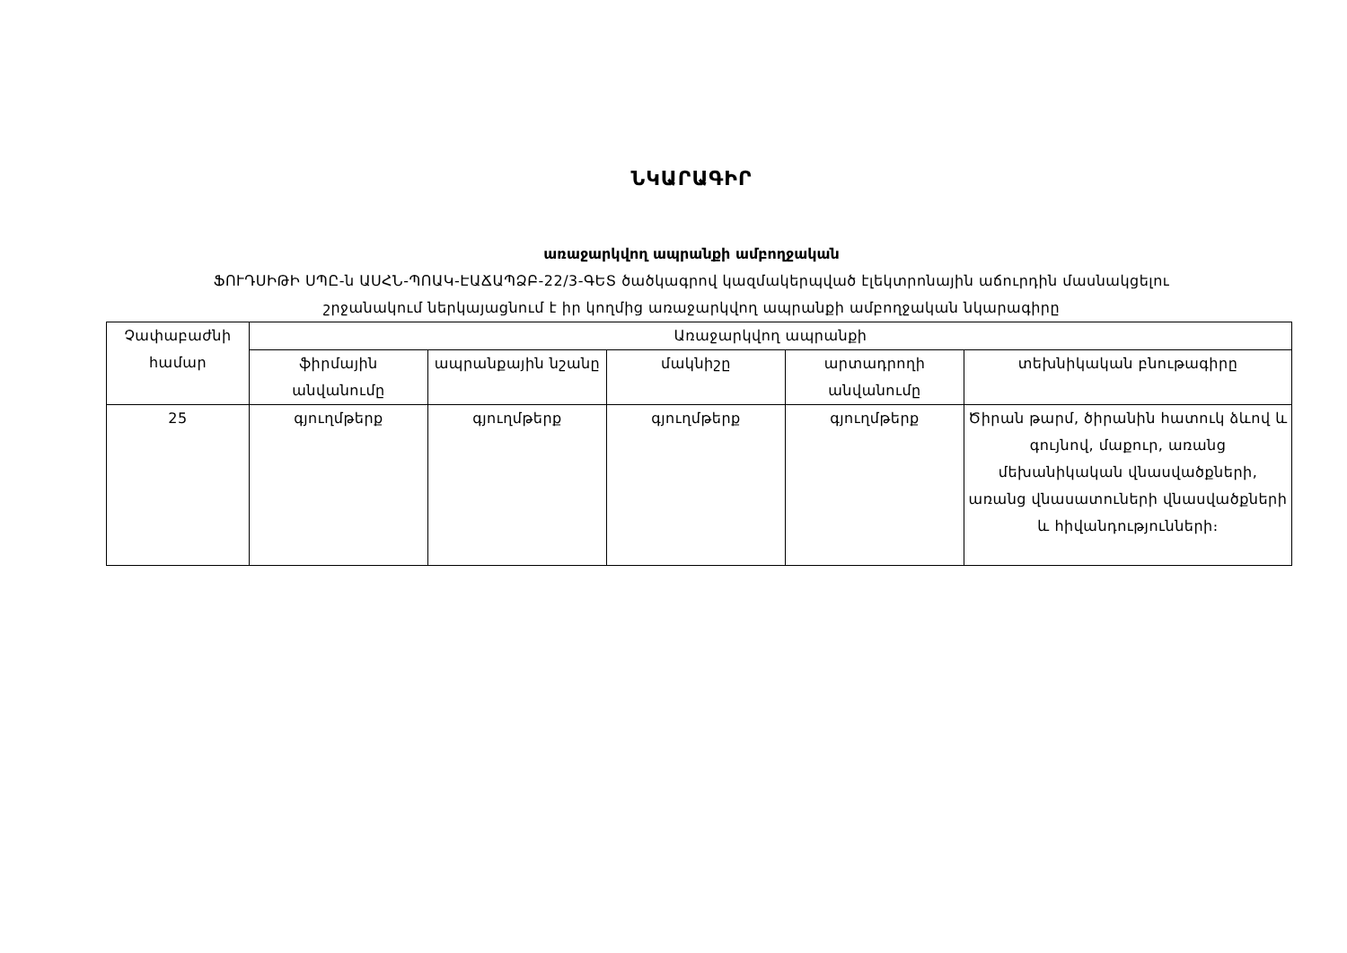ՆԿԱՐԱԳԻՐ
առաջարկվող ապրանքի ամբողջական
ՖՈՒԴՍԻԹԻ ՍՊԸ-ն ԱՍՀՆ-ՊՈԱԿ-ԷԱՃԱՊՁԲ-22/3-ԳԵՏ ծածկագրով կազմակերպված էլեկտրոնային աճուրդին մասնակցելու
շրջանակում ներկայացնում է իր կողմից առաջարկվող ապրանքի ամբողջական նկարագիրը
| Չափաբաժնի համար | Առաջարկվող ապրանքի | | | | |
| --- | --- | --- | --- | --- | --- |
| | ֆիրմային անվանումը | ապրանքային նշանը | մակնիշը | արտադրողի անվանումը | տեխնիկական բնութագիրը |
| 25 | գյուղմթերք | գյուղմթերք | գյուղմթերք | գյուղմթերք | Ծիրան թարմ, ծիրանին հատուկ ձևով և գույնով, մաքուր, առանց մեխանիկական վնասվածքների, առանց վնասատուների վնասվածքների և հիվանդությունների։ |